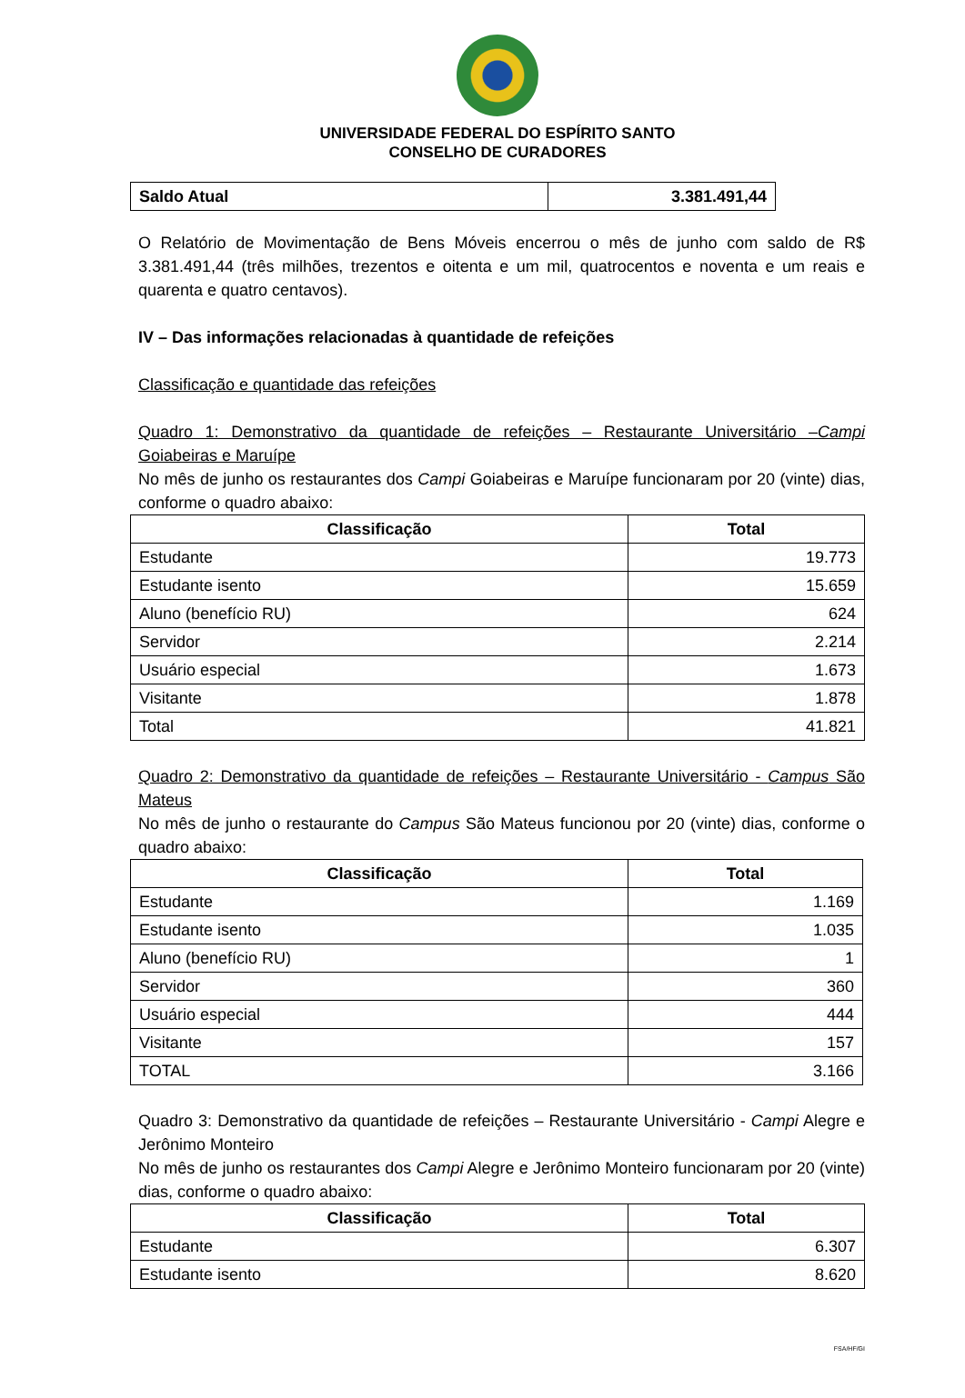UNIVERSIDADE FEDERAL DO ESPÍRITO SANTO
CONSELHO DE CURADORES
| Saldo Atual | 3.381.491,44 |
O Relatório de Movimentação de Bens Móveis encerrou o mês de junho com saldo de R$ 3.381.491,44 (três milhões, trezentos e oitenta e um mil, quatrocentos e noventa e um reais e quarenta e quatro centavos).
IV – Das informações relacionadas à quantidade de refeições
Classificação e quantidade das refeições
Quadro 1: Demonstrativo da quantidade de refeições – Restaurante Universitário –Campi Goiabeiras e Maruípe
No mês de junho os restaurantes dos Campi Goiabeiras e Maruípe funcionaram por 20 (vinte) dias, conforme o quadro abaixo:
| Classificação | Total |
| --- | --- |
| Estudante | 19.773 |
| Estudante isento | 15.659 |
| Aluno (benefício RU) | 624 |
| Servidor | 2.214 |
| Usuário especial | 1.673 |
| Visitante | 1.878 |
| Total | 41.821 |
Quadro 2: Demonstrativo da quantidade de refeições – Restaurante Universitário - Campus São Mateus
No mês de junho o restaurante do Campus São Mateus funcionou por 20 (vinte) dias, conforme o quadro abaixo:
| Classificação | Total |
| --- | --- |
| Estudante | 1.169 |
| Estudante isento | 1.035 |
| Aluno (benefício RU) | 1 |
| Servidor | 360 |
| Usuário especial | 444 |
| Visitante | 157 |
| TOTAL | 3.166 |
Quadro 3: Demonstrativo da quantidade de refeições – Restaurante Universitário - Campi Alegre e Jerônimo Monteiro
No mês de junho os restaurantes dos Campi Alegre e Jerônimo Monteiro funcionaram por 20 (vinte) dias, conforme o quadro abaixo:
| Classificação | Total |
| --- | --- |
| Estudante | 6.307 |
| Estudante isento | 8.620 |
FSA/HF/GI